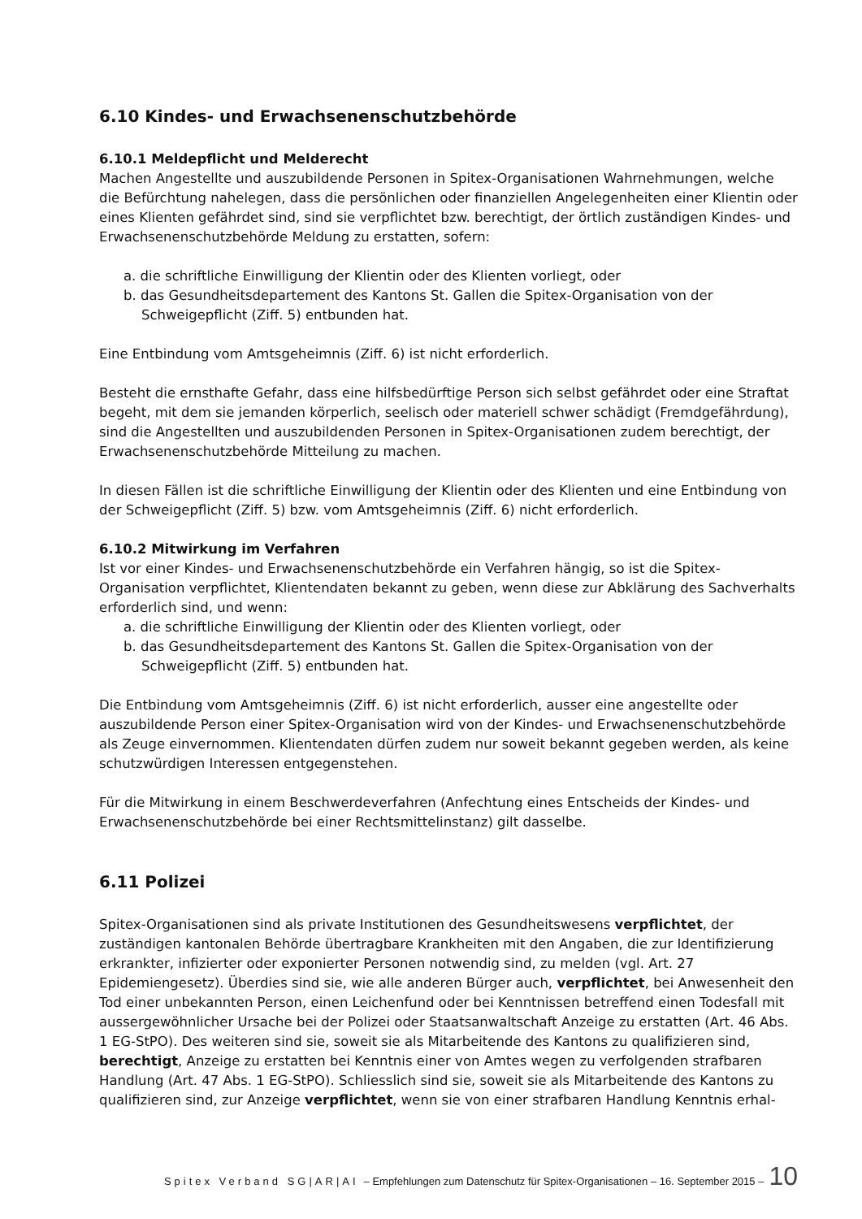6.10 Kindes- und Erwachsenenschutzbehörde
6.10.1 Meldepflicht und Melderecht
Machen Angestellte und auszubildende Personen in Spitex-Organisationen Wahrnehmungen, welche die Befürchtung nahelegen, dass die persönlichen oder finanziellen Angelegenheiten einer Klientin oder eines Klienten gefährdet sind, sind sie verpflichtet bzw. berechtigt, der örtlich zuständigen Kindes- und Erwachsenenschutzbehörde Meldung zu erstatten, sofern:
a. die schriftliche Einwilligung der Klientin oder des Klienten vorliegt, oder
b. das Gesundheitsdepartement des Kantons St. Gallen die Spitex-Organisation von der Schweigepflicht (Ziff. 5) entbunden hat.
Eine Entbindung vom Amtsgeheimnis (Ziff. 6) ist nicht erforderlich.
Besteht die ernsthafte Gefahr, dass eine hilfsbedürftige Person sich selbst gefährdet oder eine Straftat begeht, mit dem sie jemanden körperlich, seelisch oder materiell schwer schädigt (Fremdgefährdung), sind die Angestellten und auszubildenden Personen in Spitex-Organisationen zudem berechtigt, der Erwachsenenschutzbehörde Mitteilung zu machen.
In diesen Fällen ist die schriftliche Einwilligung der Klientin oder des Klienten und eine Entbindung von der Schweigepflicht (Ziff. 5) bzw. vom Amtsgeheimnis (Ziff. 6) nicht erforderlich.
6.10.2 Mitwirkung im Verfahren
Ist vor einer Kindes- und Erwachsenenschutzbehörde ein Verfahren hängig, so ist die Spitex-Organisation verpflichtet, Klientendaten bekannt zu geben, wenn diese zur Abklärung des Sachverhalts erforderlich sind, und wenn:
a. die schriftliche Einwilligung der Klientin oder des Klienten vorliegt, oder
b. das Gesundheitsdepartement des Kantons St. Gallen die Spitex-Organisation von der Schweigepflicht (Ziff. 5) entbunden hat.
Die Entbindung vom Amtsgeheimnis (Ziff. 6) ist nicht erforderlich, ausser eine angestellte oder auszubildende Person einer Spitex-Organisation wird von der Kindes- und Erwachsenenschutzbehörde als Zeuge einvernommen. Klientendaten dürfen zudem nur soweit bekannt gegeben werden, als keine schutzwürdigen Interessen entgegenstehen.
Für die Mitwirkung in einem Beschwerdeverfahren (Anfechtung eines Entscheids der Kindes- und Erwachsenenschutzbehörde bei einer Rechtsmittelinstanz) gilt dasselbe.
6.11 Polizei
Spitex-Organisationen sind als private Institutionen des Gesundheitswesens verpflichtet, der zuständigen kantonalen Behörde übertragbare Krankheiten mit den Angaben, die zur Identifizierung erkrankter, infizierter oder exponierter Personen notwendig sind, zu melden (vgl. Art. 27 Epidemiengesetz). Überdies sind sie, wie alle anderen Bürger auch, verpflichtet, bei Anwesenheit den Tod einer unbekannten Person, einen Leichenfund oder bei Kenntnissen betreffend einen Todesfall mit aussergewöhnlicher Ursache bei der Polizei oder Staatsanwaltschaft Anzeige zu erstatten (Art. 46 Abs. 1 EG-StPO). Des weiteren sind sie, soweit sie als Mitarbeitende des Kantons zu qualifizieren sind, berechtigt, Anzeige zu erstatten bei Kenntnis einer von Amtes wegen zu verfolgenden strafbaren Handlung (Art. 47 Abs. 1 EG-StPO). Schliesslich sind sie, soweit sie als Mitarbeitende des Kantons zu qualifizieren sind, zur Anzeige verpflichtet, wenn sie von einer strafbaren Handlung Kenntnis erhal-
Spitex Verband SG|AR|AI – Empfehlungen zum Datenschutz für Spitex-Organisationen – 16. September 2015 – 10